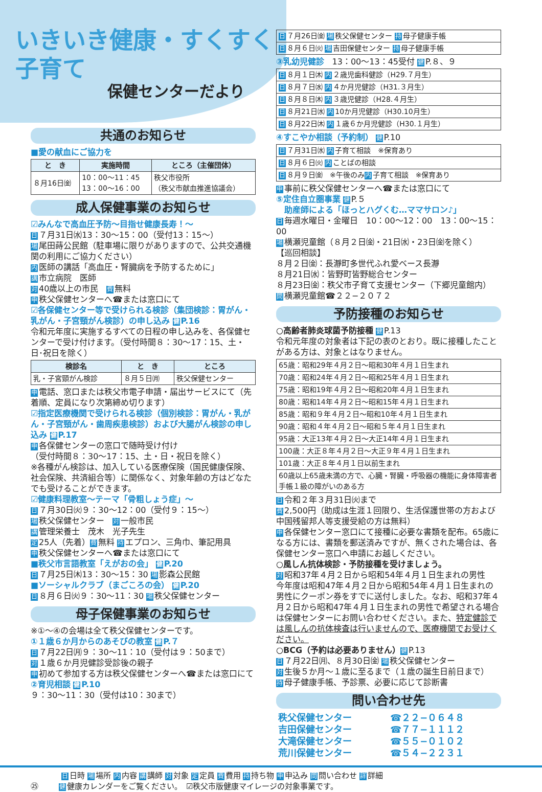いきいき健康・すくすく子育て
保健センターだより
共通のお知らせ
■愛の献血にご協力を
| と き | 実施時間 | ところ（主催団体） |
| --- | --- | --- |
| ８月16日㈮ | 10：00〜11：45 13：00〜16：00 | 秩父市役所 （秩父市献血推進協議会） |
成人保健事業のお知らせ
☑みんなで高血圧予防〜目指せ健康長寿！〜
日 ７月31日㈬13：30〜15：00（受付13：15〜）
場尾田蒔公民館（駐車場に限りがありますので、公共交通機関の利用にご協力ください）
内医師の講話「高血圧・腎臓病を予防するために」
講市立病院　医師
対 40歳以上の市民　費 無料
申秩父保健センターへ☎または窓口にて
☑各保健センター等で受けられる検診（集団検診：胃がん・乳がん・子宮頸がん検診）の申し込み 健 P.16
令和元年度に実施するすべての日程の申し込みを、各保健センターで受け付けます。（受付時間８：30〜17：15、土・日･祝日を除く）
| 検診名 | と き | ところ |
| --- | --- | --- |
| 乳・子宮頸がん検診 | ８月５日㈪ | 秩父保健センター |
申電話、窓口または秩父市電子申請・届出サービスにて（先着順、定員になり次第締め切ります）
☑指定医療機関で受けられる検診（個別検診：胃がん・乳がん・子宮頸がん・歯周疾患検診）および大腸がん検診の申し込み 健 P.17
申各保健センターの窓口で随時受け付け
（受付時間８：30〜17：15、土・日・祝日を除く）
※各種がん検診は、加入している医療保険（国民健康保険、社会保険、共済組合等）に関係なく、対象年齢の方はどなたでも受けることができます。
☑健康料理教室〜テーマ「骨粗しょう症」〜
日 ７月30日㈫９：30〜12：00（受付９：15〜）
場秩父保健センター　対 一般市民
講管理栄養士　茂木　光子先生
定 25人（先着）費 無料 持 エプロン、三角巾、筆記用具
申秩父保健センターへ☎または窓口にて
■秩父市言語教室「えがおの会」 健 P.20
日 ７月25日㈭13：30〜15：30 場 影森公民館
■ソーシャルクラブ（まごころの会） 健 P.20
日 ８月６日㈫９：30〜11：30 場 秩父保健センター
母子保健事業のお知らせ
※①〜④の会場は全て秩父保健センターです。
①１歳６か月からのあそびの教室 健 P.７
日 ７月22日㈪９：30〜11：10（受付は９：50まで）
対 １歳６か月児健診受診後の親子
申初めて参加する方は秩父保健センターへ☎または窓口にて
②育児相談 健 P.10
９：30〜11：30（受付は10：30まで）
| 日 ７月26日㈮ 場 秩父保健センター 持 母子健康手帳 |
| 日 ８月６日㈫ 場 吉田保健センター 持 母子健康手帳 |
③乳幼児健診　13：00〜13：45受付 健 P.８、９
| 日 ８月１日㈭ 内 ２歳児歯科健診（H29.７月生） |
| 日 ８月７日㈬ 内 ４か月児健診（H31.３月生） |
| 日 ８月８日㈭ 内 ３歳児健診（H28.４月生） |
| 日 ８月21日㈬ 内 10か月児健診（H30.10月生） |
| 日 ８月22日㈭ 内 １歳６か月児健診（H30.１月生） |
④すこやか相談（予約制） 健 P.10
| 日 ７月31日㈬ 内 子育て相談 ※保育あり |
| 日 ８月６日㈫ 内 ことばの相談 |
| 日 ８月９日㈮ ※午後のみ 内 子育て相談 ※保育あり |
申事前に秩父保健センターへ☎または窓口にて
⑤定住自立圏事業 健 P.５
　助産師による「ほっとハグくむ…ママサロン♪」
日毎週水曜日・金曜日　10：00〜12：00　13：00〜15：00
場横瀬児童館（８月２日㈮・21日㈬・23日㈮を除く）
【巡回相談】
８月２日㈮：長瀞町多世代ふれ愛ベース長瀞
８月21日㈬：皆野町皆野総合センター
８月23日㈮：秩父市子育て支援センター（下郷児童館内）
問横瀬児童館☎２２−２０７２
予防接種のお知らせ
○高齢者肺炎球菌予防接種 健 P.13
令和元年度の対象者は下記の表のとおり。既に接種したことがある方は、対象とはなりません。
| 65歳：昭和29年４月２日〜昭和30年４月１日生まれ |
| 70歳：昭和24年４月２日〜昭和25年４月１日生まれ |
| 75歳：昭和19年４月２日〜昭和20年４月１日生まれ |
| 80歳：昭和14年４月２日〜昭和15年４月１日生まれ |
| 85歳：昭和９年４月２日〜昭和10年４月１日生まれ |
| 90歳：昭和４年４月２日〜昭和５年４月１日生まれ |
| 95歳：大正13年４月２日〜大正14年４月１日生まれ |
| 100歳：大正８年４月２日〜大正９年４月１日生まれ |
| 101歳：大正８年４月１日以前生まれ |
| 60歳以上65歳未満の方で、心臓・腎臓・呼吸器の機能に身体障害者手帳１級の障がいのある方 |
日令和２年３月31日㈫まで
費 2,500円（助成は生涯１回限り、生活保護世帯の方および中国残留邦人等支援受給の方は無料）
申各保健センター窓口にて接種に必要な書類を配布。65歳になる方には、書類を郵送済みですが、無くされた場合は、各保健センター窓口へ申請にお越しください。
○風しん抗体検診・予防接種を受けましょう。
対昭和37年４月２日から昭和54年４月１日生まれの男性
今年度は昭和47年４月２日から昭和54年４月１日生まれの男性にクーポン券をすでに送付しました。なお、昭和37年４月２日から昭和47年４月１日生まれの男性で希望される場合は保健センターにお問い合わせください。また、特定健診では風しんの抗体検査は行いませんので、医療機関でお受けください。
○BCG（予約は必要ありません）健 P.13
日 ７月22日㈪、８月30日㈮ 場 秩父保健センター
対生後５か月〜１歳に至るまで（１歳の誕生日前日まで）
持母子健康手帳、予診票、必要に応じて診断書
問い合わせ先
| 秩父保健センター | ☎２２−０６４８ |
| 吉田保健センター | ☎７７−１１１２ |
| 大滝保健センター | ☎５５−０１０２ |
| 荒川保健センター | ☎５４−２２３１ |
日日時 場 場所 内 内容 講 講師 対 対象 定 定員 費 費用 持 持ち物 申 申込み 問 問い合わせ 詳 詳細
㉕ 健 健康カレンダーをご覧ください。　☑秩父市版健康マイレージの対象事業です。